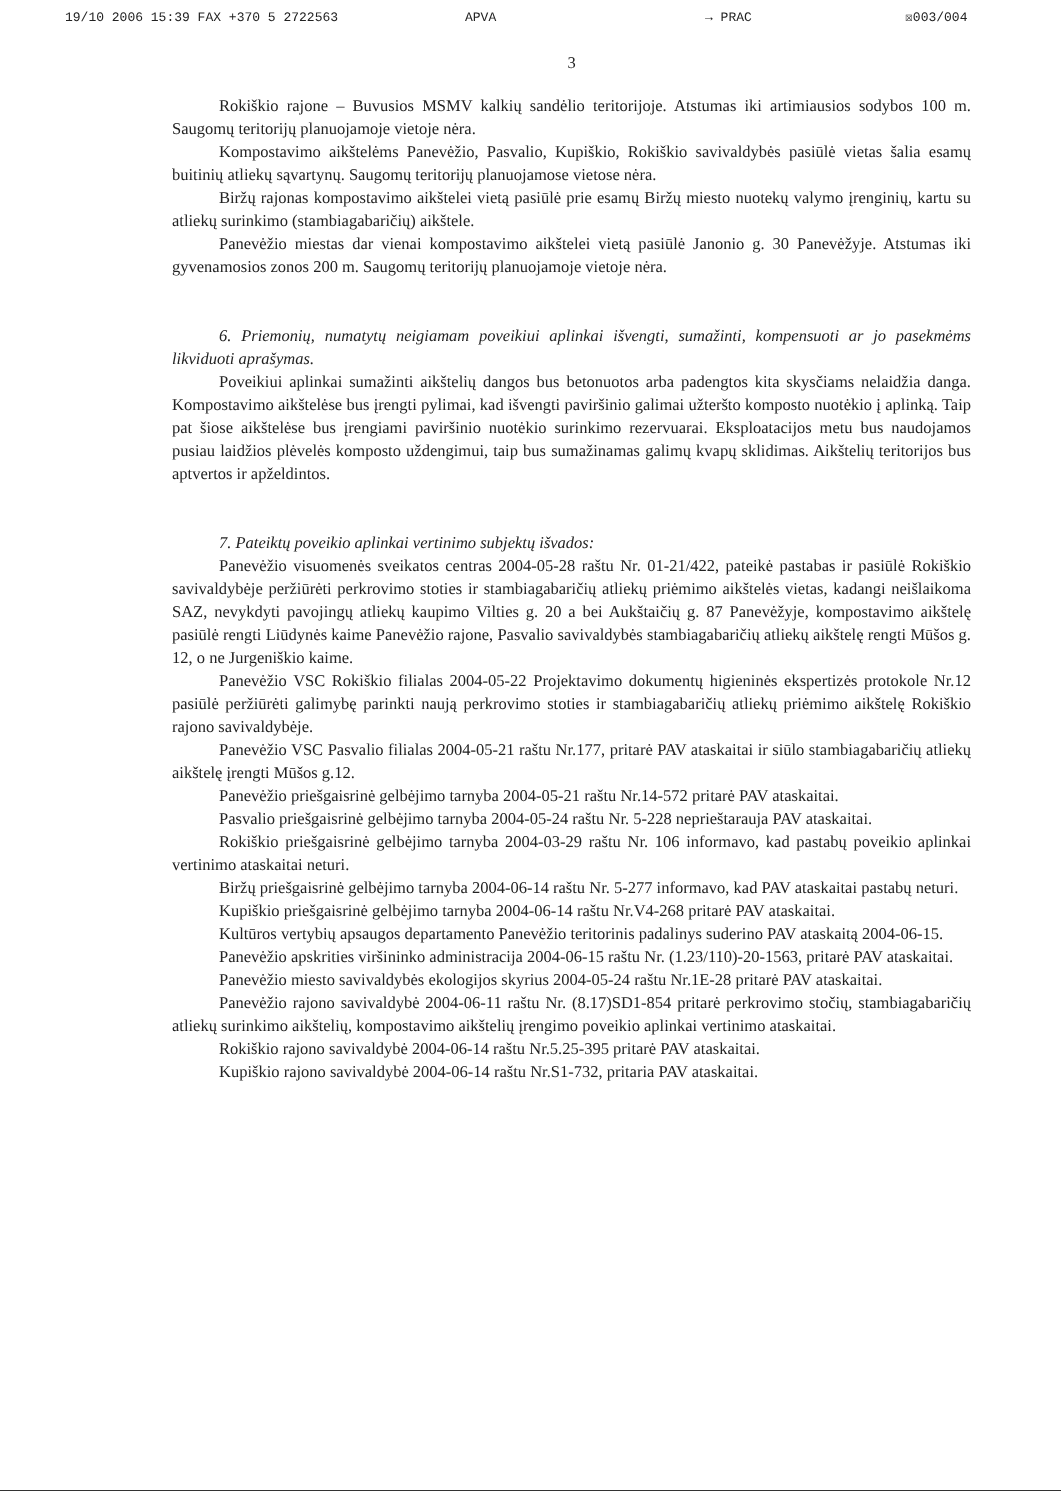19/10 2006 15:39 FAX +370 5 2722563 APVA → PRAC ☒003/004
3
Rokiškio rajone – Buvusios MSMV kalkių sandėlio teritorijoje. Atstumas iki artimiausios sodybos 100 m. Saugomų teritorijų planuojamoje vietoje nėra.
Kompostavimo aikštelėms Panevėžio, Pasvalio, Kupiškio, Rokiškio savivaldybės pasiūlė vietas šalia esamų buitinių atliekų sąvartynų. Saugomų teritorijų planuojamose vietose nėra.
Biržų rajonas kompostavimo aikštelei vietą pasiūlė prie esamų Biržų miesto nuotekų valymo įrenginių, kartu su atliekų surinkimo (stambiagabaričių) aikštele.
Panevėžio miestas dar vienai kompostavimo aikštelei vietą pasiūlė Janonio g. 30 Panevėžyje. Atstumas iki gyvenamosios zonos 200 m. Saugomų teritorijų planuojamoje vietoje nėra.
6. Priemonių, numatytų neigiamam poveikiui aplinkai išvengti, sumažinti, kompensuoti ar jo pasekmėms likviduoti aprašymas.
Poveikiui aplinkai sumažinti aikštelių dangos bus betonuotos arba padengtos kita skysčiams nelaidžia danga. Kompostavimo aikštelėse bus įrengti pylimai, kad išvengti paviršinio galimai užteršto komposto nuotėkio į aplinką. Taip pat šiose aikštelėse bus įrengiami paviršinio nuotėkio surinkimo rezervuarai. Eksploatacijos metu bus naudojamos pusiau laidžios plėvelės komposto uždengimui, taip bus sumažinamas galimų kvapų sklidimas. Aikštelių teritorijos bus aptvertos ir apželdintos.
7. Pateiktų poveikio aplinkai vertinimo subjektų išvados:
Panevėžio visuomenės sveikatos centras 2004-05-28 raštu Nr. 01-21/422, pateikė pastabas ir pasiūlė Rokiškio savivaldybėje peržiūrėti perkrovimo stoties ir stambiagabaričių atliekų priėmimo aikštelės vietas, kadangi neišlaikoma SAZ, nevykdyti pavojingų atliekų kaupimo Vilties g. 20 a bei Aukštaičių g. 87 Panevėžyje, kompostavimo aikštelę pasiūlė rengti Liūdynės kaime Panevėžio rajone, Pasvalio savivaldybės stambiagabaričių atliekų aikštelę rengti Mūšos g. 12, o ne Jurgeniškio kaime.
Panevėžio VSC Rokiškio filialas 2004-05-22 Projektavimo dokumentų higieninės ekspertizės protokole Nr.12 pasiūlė peržiūrėti galimybę parinkti naują perkrovimo stoties ir stambiagabaričių atliekų priėmimo aikštelę Rokiškio rajono savivaldybėje.
Panevėžio VSC Pasvalio filialas 2004-05-21 raštu Nr.177, pritarė PAV ataskaitai ir siūlo stambiagabaričių atliekų aikštelę įrengti Mūšos g.12.
Panevėžio priešgaisrinė gelbėjimo tarnyba 2004-05-21 raštu Nr.14-572 pritarė PAV ataskaitai.
Pasvalio priešgaisrinė gelbėjimo tarnyba 2004-05-24 raštu Nr. 5-228 neprieštarauja PAV ataskaitai.
Rokiškio priešgaisrinė gelbėjimo tarnyba 2004-03-29 raštu Nr. 106 informavo, kad pastabų poveikio aplinkai vertinimo ataskaitai neturi.
Biržų priešgaisrinė gelbėjimo tarnyba 2004-06-14 raštu Nr. 5-277 informavo, kad PAV ataskaitai pastabų neturi.
Kupiškio priešgaisrinė gelbėjimo tarnyba 2004-06-14 raštu Nr.V4-268 pritarė PAV ataskaitai.
Kultūros vertybių apsaugos departamento Panevėžio teritorinis padalinys suderino PAV ataskaitą 2004-06-15.
Panevėžio apskrities viršininko administracija 2004-06-15 raštu Nr. (1.23/110)-20-1563, pritarė PAV ataskaitai.
Panevėžio miesto savivaldybės ekologijos skyrius 2004-05-24 raštu Nr.1E-28 pritarė PAV ataskaitai.
Panevėžio rajono savivaldybė 2004-06-11 raštu Nr. (8.17)SD1-854 pritarė perkrovimo stočių, stambiagabaričių atliekų surinkimo aikštelių, kompostavimo aikštelių įrengimo poveikio aplinkai vertinimo ataskaitai.
Rokiškio rajono savivaldybė 2004-06-14 raštu Nr.5.25-395 pritarė PAV ataskaitai.
Kupiškio rajono savivaldybė 2004-06-14 raštu Nr.S1-732, pritaria PAV ataskaitai.